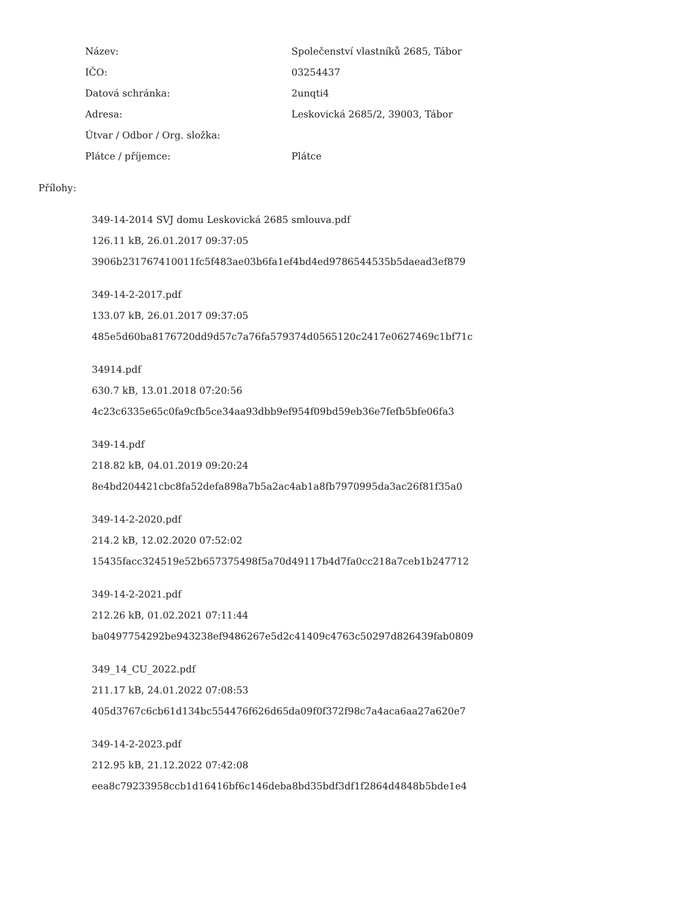| Název: | Společenství vlastníků 2685, Tábor |
| IČO: | 03254437 |
| Datová schránka: | 2unqti4 |
| Adresa: | Leskovická 2685/2, 39003, Tábor |
| Útvar / Odbor / Org. složka: | |
| Plátce / příjemce: | Plátce |
Přílohy:
349-14-2014 SVJ domu Leskovická 2685 smlouva.pdf
126.11 kB, 26.01.2017 09:37:05
3906b231767410011fc5f483ae03b6fa1ef4bd4ed9786544535b5daead3ef879
349-14-2-2017.pdf
133.07 kB, 26.01.2017 09:37:05
485e5d60ba8176720dd9d57c7a76fa579374d0565120c2417e0627469c1bf71c
34914.pdf
630.7 kB, 13.01.2018 07:20:56
4c23c6335e65c0fa9cfb5ce34aa93dbb9ef954f09bd59eb36e7fefb5bfe06fa3
349-14.pdf
218.82 kB, 04.01.2019 09:20:24
8e4bd204421cbc8fa52defa898a7b5a2ac4ab1a8fb7970995da3ac26f81f35a0
349-14-2-2020.pdf
214.2 kB, 12.02.2020 07:52:02
15435facc324519e52b657375498f5a70d49117b4d7fa0cc218a7ceb1b247712
349-14-2-2021.pdf
212.26 kB, 01.02.2021 07:11:44
ba0497754292be943238ef9486267e5d2c41409c4763c50297d826439fab0809
349_14_CU_2022.pdf
211.17 kB, 24.01.2022 07:08:53
405d3767c6cb61d134bc554476f626d65da09f0f372f98c7a4aca6aa27a620e7
349-14-2-2023.pdf
212.95 kB, 21.12.2022 07:42:08
eea8c79233958ccb1d16416bf6c146deba8bd35bdf3df1f2864d4848b5bde1e4